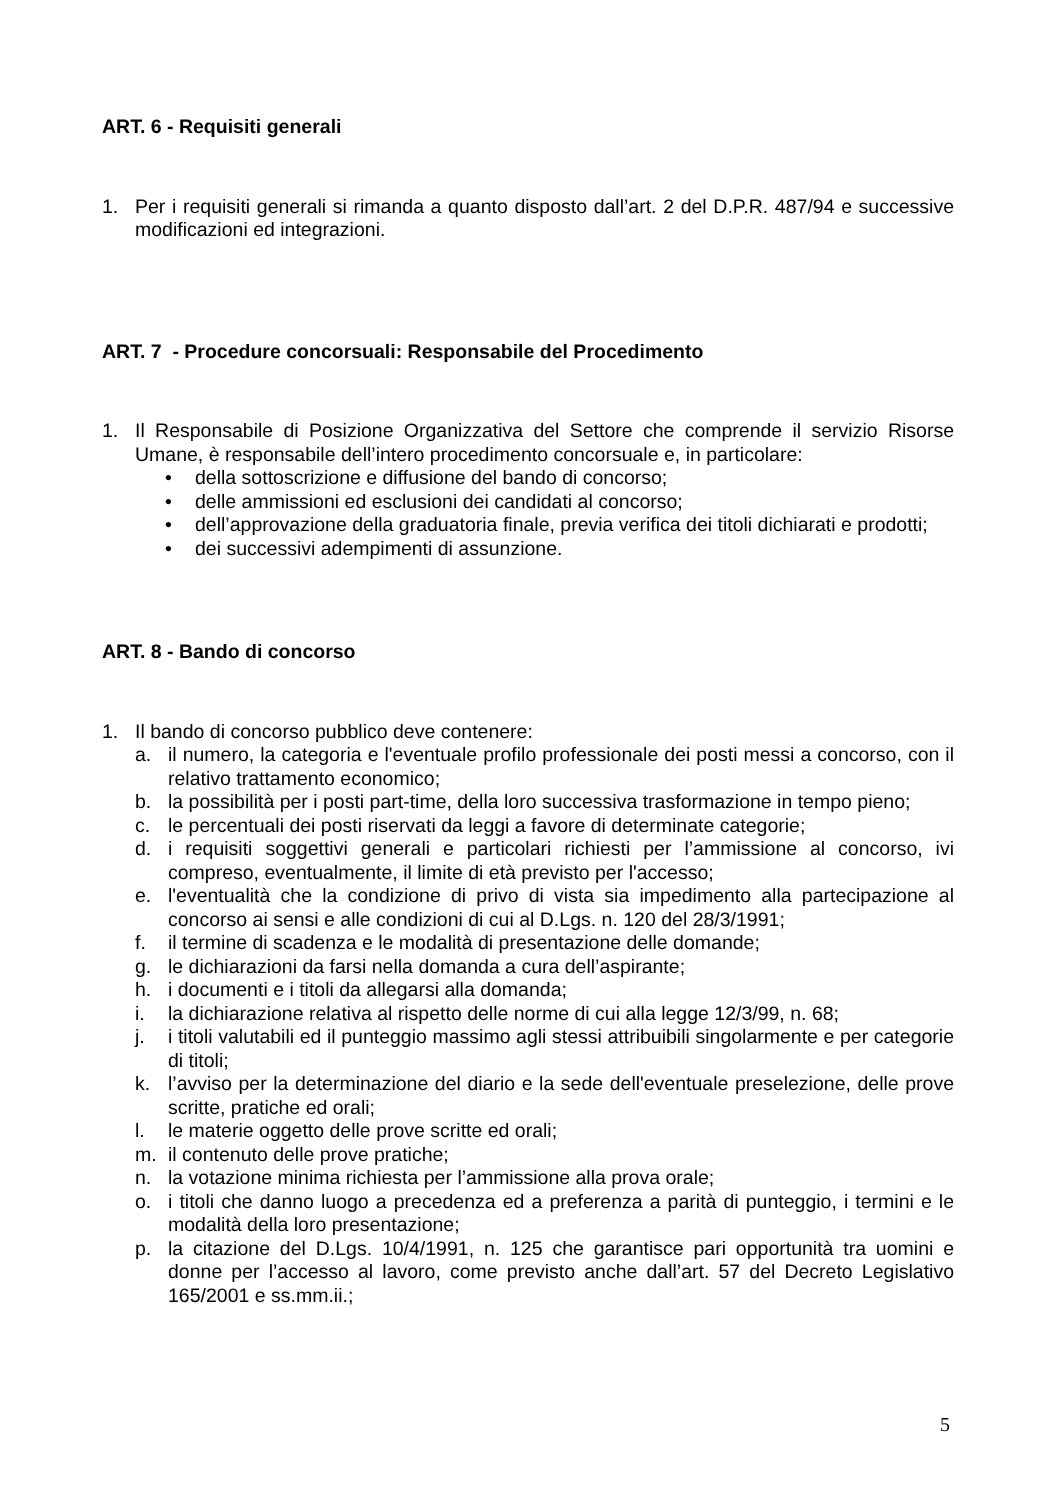ART. 6 - Requisiti generali
1. Per i requisiti generali si rimanda a quanto disposto dall’art. 2 del D.P.R. 487/94 e successive modificazioni ed integrazioni.
ART. 7 - Procedure concorsuali: Responsabile del Procedimento
1. Il Responsabile di Posizione Organizzativa del Settore che comprende il servizio Risorse Umane, è responsabile dell’intero procedimento concorsuale e, in particolare:
• della sottoscrizione e diffusione del bando di concorso;
• delle ammissioni ed esclusioni dei candidati al concorso;
• dell’approvazione della graduatoria finale, previa verifica dei titoli dichiarati e prodotti;
• dei successivi adempimenti di assunzione.
ART. 8 - Bando di concorso
1. Il bando di concorso pubblico deve contenere:
a. il numero, la categoria e l'eventuale profilo professionale dei posti messi a concorso, con il relativo trattamento economico;
b. la possibilità per i posti part-time, della loro successiva trasformazione in tempo pieno;
c. le percentuali dei posti riservati da leggi a favore di determinate categorie;
d. i requisiti soggettivi generali e particolari richiesti per l’ammissione al concorso, ivi compreso, eventualmente, il limite di età previsto per l'accesso;
e. l'eventualità che la condizione di privo di vista sia impedimento alla partecipazione al concorso ai sensi e alle condizioni di cui al D.Lgs. n. 120 del 28/3/1991;
f. il termine di scadenza e le modalità di presentazione delle domande;
g. le dichiarazioni da farsi nella domanda a cura dell’aspirante;
h. i documenti e i titoli da allegarsi alla domanda;
i. la dichiarazione relativa al rispetto delle norme di cui alla legge 12/3/99, n. 68;
j. i titoli valutabili ed il punteggio massimo agli stessi attribuibili singolarmente e per categorie di titoli;
k. l’avviso per la determinazione del diario e la sede dell'eventuale preselezione, delle prove scritte, pratiche ed orali;
l. le materie oggetto delle prove scritte ed orali;
m. il contenuto delle prove pratiche;
n. la votazione minima richiesta per l’ammissione alla prova orale;
o. i titoli che danno luogo a precedenza ed a preferenza a parità di punteggio, i termini e le modalità della loro presentazione;
p. la citazione del D.Lgs. 10/4/1991, n. 125 che garantisce pari opportunità tra uomini e donne per l’accesso al lavoro, come previsto anche dall’art. 57 del Decreto Legislativo 165/2001 e ss.mm.ii.;
5